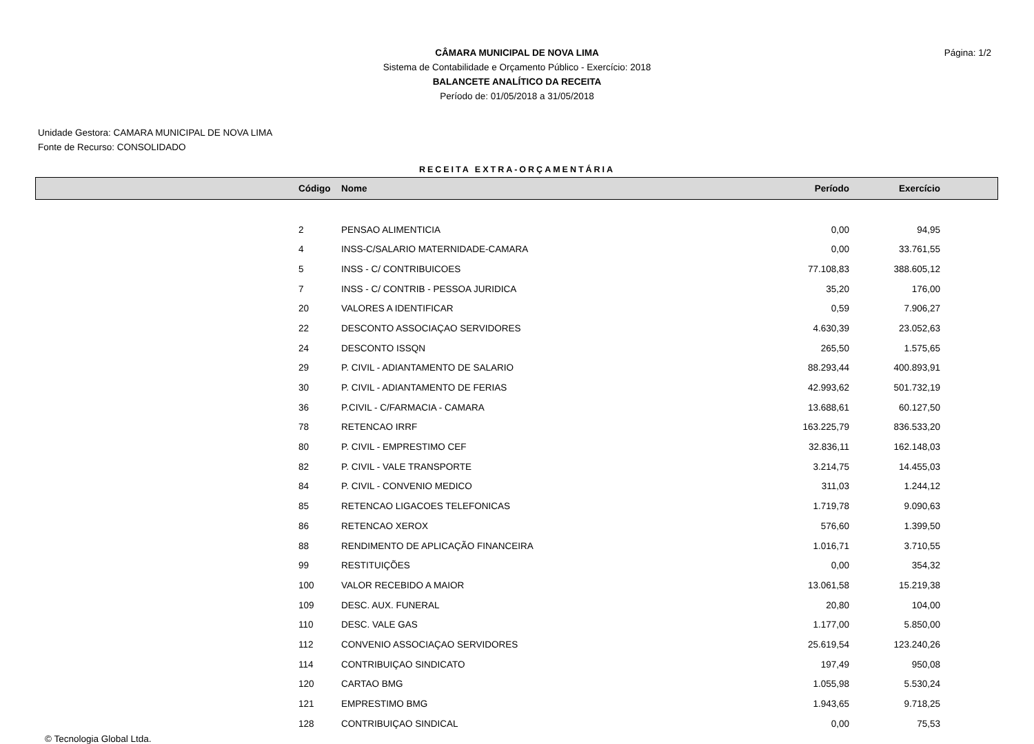CÂMARA MUNICIPAL DE NOVA LIMA
Sistema de Contabilidade e Orçamento Público - Exercício: 2018
BALANCETE ANALÍTICO DA RECEITA
Período de: 01/05/2018 a 31/05/2018
Página: 1/2
Unidade Gestora: CAMARA MUNICIPAL DE NOVA LIMA
Fonte de Recurso: CONSOLIDADO
RECEITA EXTRA-ORÇAMENTÁRIA
| | Código | Nome | Período | Exercício | |
| --- | --- | --- | --- | --- | --- |
| | 2 | PENSAO ALIMENTICIA | 0,00 | 94,95 | |
| | 4 | INSS-C/SALARIO MATERNIDADE-CAMARA | 0,00 | 33.761,55 | |
| | 5 | INSS - C/ CONTRIBUICOES | 77.108,83 | 388.605,12 | |
| | 7 | INSS - C/ CONTRIB - PESSOA JURIDICA | 35,20 | 176,00 | |
| | 20 | VALORES A IDENTIFICAR | 0,59 | 7.906,27 | |
| | 22 | DESCONTO ASSOCIAÇAO SERVIDORES | 4.630,39 | 23.052,63 | |
| | 24 | DESCONTO ISSQN | 265,50 | 1.575,65 | |
| | 29 | P. CIVIL - ADIANTAMENTO DE SALARIO | 88.293,44 | 400.893,91 | |
| | 30 | P. CIVIL - ADIANTAMENTO DE FERIAS | 42.993,62 | 501.732,19 | |
| | 36 | P.CIVIL - C/FARMACIA - CAMARA | 13.688,61 | 60.127,50 | |
| | 78 | RETENCAO IRRF | 163.225,79 | 836.533,20 | |
| | 80 | P. CIVIL - EMPRESTIMO CEF | 32.836,11 | 162.148,03 | |
| | 82 | P. CIVIL - VALE TRANSPORTE | 3.214,75 | 14.455,03 | |
| | 84 | P. CIVIL - CONVENIO MEDICO | 311,03 | 1.244,12 | |
| | 85 | RETENCAO LIGACOES TELEFONICAS | 1.719,78 | 9.090,63 | |
| | 86 | RETENCAO XEROX | 576,60 | 1.399,50 | |
| | 88 | RENDIMENTO DE APLICAÇÃO FINANCEIRA | 1.016,71 | 3.710,55 | |
| | 99 | RESTITUIÇÕES | 0,00 | 354,32 | |
| | 100 | VALOR RECEBIDO A MAIOR | 13.061,58 | 15.219,38 | |
| | 109 | DESC. AUX. FUNERAL | 20,80 | 104,00 | |
| | 110 | DESC. VALE GAS | 1.177,00 | 5.850,00 | |
| | 112 | CONVENIO ASSOCIAÇAO SERVIDORES | 25.619,54 | 123.240,26 | |
| | 114 | CONTRIBUIÇAO SINDICATO | 197,49 | 950,08 | |
| | 120 | CARTAO BMG | 1.055,98 | 5.530,24 | |
| | 121 | EMPRESTIMO BMG | 1.943,65 | 9.718,25 | |
| | 128 | CONTRIBUIÇAO SINDICAL | 0,00 | 75,53 | |
© Tecnologia Global Ltda.